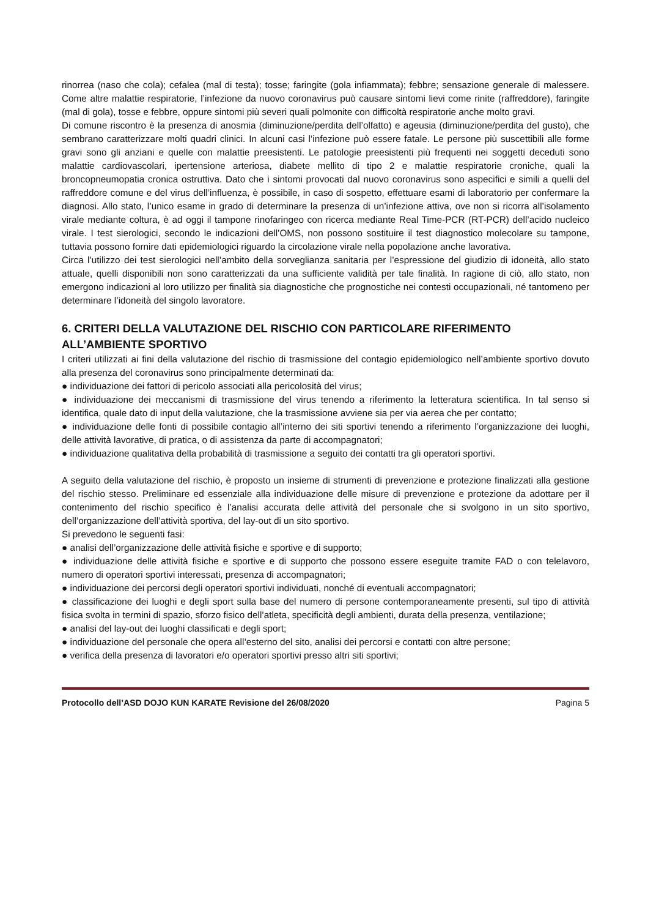rinorrea (naso che cola); cefalea (mal di testa); tosse; faringite (gola infiammata); febbre; sensazione generale di malessere. Come altre malattie respiratorie, l’infezione da nuovo coronavirus può causare sintomi lievi come rinite (raffreddore), faringite (mal di gola), tosse e febbre, oppure sintomi più severi quali polmonite con difficoltà respiratorie anche molto gravi.
Di comune riscontro è la presenza di anosmia (diminuzione/perdita dell’olfatto) e ageusia (diminuzione/perdita del gusto), che sembrano caratterizzare molti quadri clinici. In alcuni casi l’infezione può essere fatale. Le persone più suscettibili alle forme gravi sono gli anziani e quelle con malattie preesistenti. Le patologie preesistenti più frequenti nei soggetti deceduti sono malattie cardiovascolari, ipertensione arteriosa, diabete mellito di tipo 2 e malattie respiratorie croniche, quali la broncopneumopatia cronica ostruttiva. Dato che i sintomi provocati dal nuovo coronavirus sono aspecifici e simili a quelli del raffreddore comune e del virus dell’influenza, è possibile, in caso di sospetto, effettuare esami di laboratorio per confermare la diagnosi. Allo stato, l’unico esame in grado di determinare la presenza di un’infezione attiva, ove non si ricorra all’isolamento virale mediante coltura, è ad oggi il tampone rinofaringeo con ricerca mediante Real Time-PCR (RT-PCR) dell’acido nucleico virale. I test sierologici, secondo le indicazioni dell’OMS, non possono sostituire il test diagnostico molecolare su tampone, tuttavia possono fornire dati epidemiologici riguardo la circolazione virale nella popolazione anche lavorativa.
Circa l’utilizzo dei test sierologici nell’ambito della sorveglianza sanitaria per l’espressione del giudizio di idoneità, allo stato attuale, quelli disponibili non sono caratterizzati da una sufficiente validità per tale finalità. In ragione di ciò, allo stato, non emergono indicazioni al loro utilizzo per finalità sia diagnostiche che prognostiche nei contesti occupazionali, né tantomeno per determinare l’idoneità del singolo lavoratore.
6. CRITERI DELLA VALUTAZIONE DEL RISCHIO CON PARTICOLARE RIFERIMENTO
ALL’AMBIENTE SPORTIVO
I criteri utilizzati ai fini della valutazione del rischio di trasmissione del contagio epidemiologico nell’ambiente sportivo dovuto alla presenza del coronavirus sono principalmente determinati da:
● individuazione dei fattori di pericolo associati alla pericolosità del virus;
● individuazione dei meccanismi di trasmissione del virus tenendo a riferimento la letteratura scientifica. In tal senso si identifica, quale dato di input della valutazione, che la trasmissione avviene sia per via aerea che per contatto;
● individuazione delle fonti di possibile contagio all’interno dei siti sportivi tenendo a riferimento l’organizzazione dei luoghi, delle attività lavorative, di pratica, o di assistenza da parte di accompagnatori;
● individuazione qualitativa della probabilità di trasmissione a seguito dei contatti tra gli operatori sportivi.
A seguito della valutazione del rischio, è proposto un insieme di strumenti di prevenzione e protezione finalizzati alla gestione del rischio stesso. Preliminare ed essenziale alla individuazione delle misure di prevenzione e protezione da adottare per il contenimento del rischio specifico è l’analisi accurata delle attività del personale che si svolgono in un sito sportivo, dell’organizzazione dell’attività sportiva, del lay-out di un sito sportivo.
Si prevedono le seguenti fasi:
● analisi dell’organizzazione delle attività fisiche e sportive e di supporto;
● individuazione delle attività fisiche e sportive e di supporto che possono essere eseguite tramite FAD o con telelavoro, numero di operatori sportivi interessati, presenza di accompagnatori;
● individuazione dei percorsi degli operatori sportivi individuati, nonché di eventuali accompagnatori;
● classificazione dei luoghi e degli sport sulla base del numero di persone contemporaneamente presenti, sul tipo di attività fisica svolta in termini di spazio, sforzo fisico dell’atleta, specificità degli ambienti, durata della presenza, ventilazione;
● analisi del lay-out dei luoghi classificati e degli sport;
● individuazione del personale che opera all’esterno del sito, analisi dei percorsi e contatti con altre persone;
● verifica della presenza di lavoratori e/o operatori sportivi presso altri siti sportivi;
Protocollo dell’ASD DOJO KUN KARATE Revisione del 26/08/2020 Pagina 5